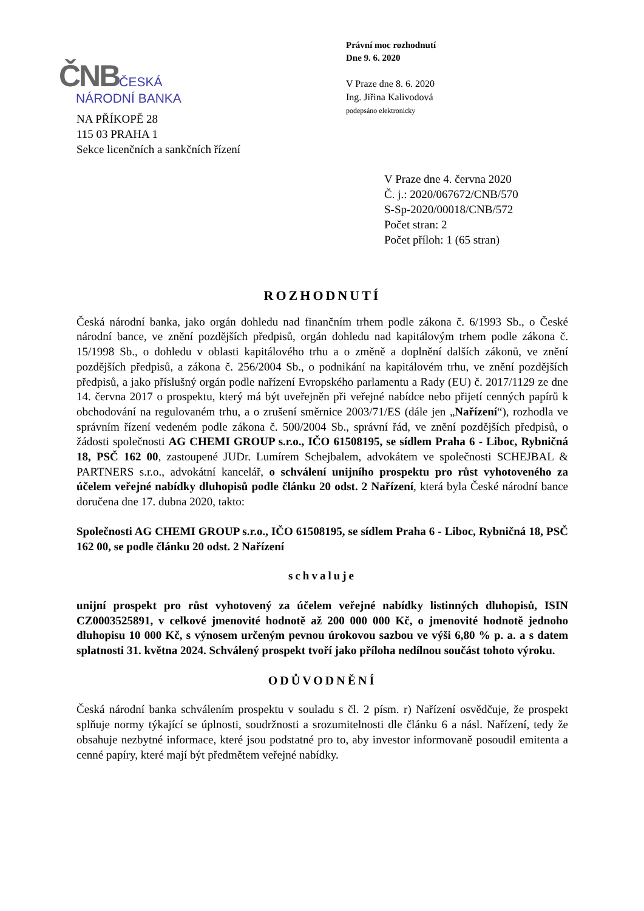Právní moc rozhodnutí
Dne 9. 6. 2020
V Praze dne 8. 6. 2020
Ing. Jiřina Kalivodová
podepsáno elektronicky
ČNB ČESKÁ
NÁRODNÍ BANKA
NA PŘÍKOPĚ 28
115 03 PRAHA 1
Sekce licenčních a sankčních řízení
V Praze dne 4. června 2020
Č. j.: 2020/067672/CNB/570
S-Sp-2020/00018/CNB/572
Počet stran: 2
Počet příloh: 1 (65 stran)
ROZHODNUTÍ
Česká národní banka, jako orgán dohledu nad finančním trhem podle zákona č. 6/1993 Sb., o České národní bance, ve znění pozdějších předpisů, orgán dohledu nad kapitálovým trhem podle zákona č. 15/1998 Sb., o dohledu v oblasti kapitálového trhu a o změně a doplnění dalších zákonů, ve znění pozdějších předpisů, a zákona č. 256/2004 Sb., o podnikání na kapitálovém trhu, ve znění pozdějších předpisů, a jako příslušný orgán podle nařízení Evropského parlamentu a Rady (EU) č. 2017/1129 ze dne 14. června 2017 o prospektu, který má být uveřejněn při veřejné nabídce nebo přijetí cenných papírů k obchodování na regulovaném trhu, a o zrušení směrnice 2003/71/ES (dále jen „Nařízení“), rozhodla ve správním řízení vedeném podle zákona č. 500/2004 Sb., správní řád, ve znění pozdějších předpisů, o žádosti společnosti AG CHEMI GROUP s.r.o., IČO 61508195, se sídlem Praha 6 - Liboc, Rybničná 18, PSČ 162 00, zastoupené JUDr. Lumírem Schejbalem, advokátem ve společnosti SCHEJBAL & PARTNERS s.r.o., advokátní kancelář, o schválení unijního prospektu pro růst vyhotoveného za účelem veřejné nabídky dluhopisů podle článku 20 odst. 2 Nařízení, která byla České národní bance doručena dne 17. dubna 2020, takto:
Společnosti AG CHEMI GROUP s.r.o., IČO 61508195, se sídlem Praha 6 - Liboc, Rybničná 18, PSČ 162 00, se podle článku 20 odst. 2 Nařízení
schvaluje
unijní prospekt pro růst vyhotovený za účelem veřejné nabídky listinných dluhopisů, ISIN CZ0003525891, v celkové jmenovité hodnotě až 200 000 000 Kč, o jmenovité hodnotě jednoho dluhopisu 10 000 Kč, s výnosem určeným pevnou úrokovou sazbou ve výši 6,80 % p. a. a s datem splatnosti 31. května 2024. Schválený prospekt tvoří jako příloha nedílnou součást tohoto výroku.
ODŮVODNĚNÍ
Česká národní banka schválením prospektu v souladu s čl. 2 písm. r) Nařízení osvědčuje, že prospekt splňuje normy týkající se úplnosti, soudržnosti a srozumitelnosti dle článku 6 a násl. Nařízení, tedy že obsahuje nezbytné informace, které jsou podstatné pro to, aby investor informovaně posoudil emitenta a cenné papíry, které mají být předmětem veřejné nabídky.